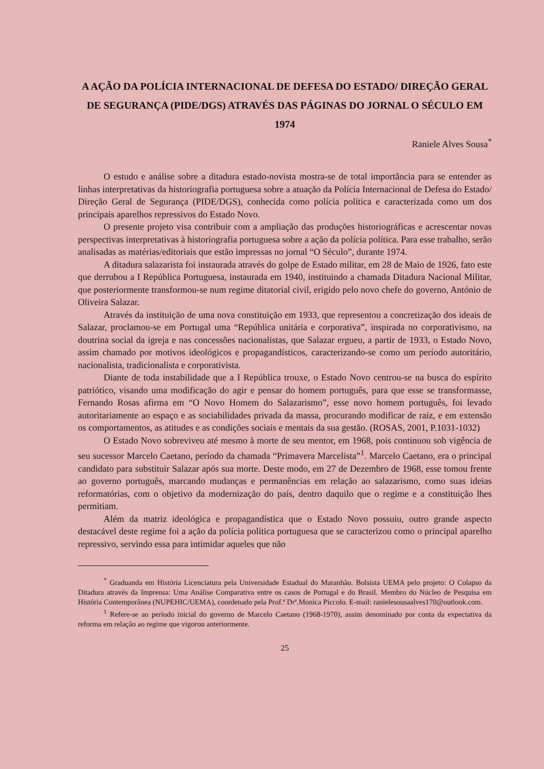A AÇÃO DA POLÍCIA INTERNACIONAL DE DEFESA DO ESTADO/ DIREÇÃO GERAL DE SEGURANÇA (PIDE/DGS) ATRAVÉS DAS PÁGINAS DO JORNAL O SÉCULO EM 1974
Raniele Alves Sousa<sup>*</sup>
O estudo e análise sobre a ditadura estado-novista mostra-se de total importância para se entender as linhas interpretativas da historiografia portuguesa sobre a atuação da Polícia Internacional de Defesa do Estado/ Direção Geral de Segurança (PIDE/DGS), conhecida como polícia política e caracterizada como um dos principais aparelhos repressivos do Estado Novo.
O presente projeto visa contribuir com a ampliação das produções historiográficas e acrescentar novas perspectivas interpretativas à historiografia portuguesa sobre a ação da polícia política. Para esse trabalho, serão analisadas as matérias/editoriais que estão impressas no jornal “O Século”, durante 1974.
A ditadura salazarista foi instaurada através do golpe de Estado militar, em 28 de Maio de 1926, fato este que derrubou a I República Portuguesa, instaurada em 1940, instituindo a chamada Ditadura Nacional Militar, que posteriormente transformou-se num regime ditatorial civil, erigido pelo novo chefe do governo, António de Oliveira Salazar.
Através da instituição de uma nova constituição em 1933, que representou a concretização dos ideais de Salazar, proclamou-se em Portugal uma “República unitária e corporativa”, inspirada no corporativismo, na doutrina social da igreja e nas concessões nacionalistas, que Salazar ergueu, a partir de 1933, o Estado Novo, assim chamado por motivos ideológicos e propagandísticos, caracterizando-se como um período autoritário, nacionalista, tradicionalista e corporativista.
Diante de toda instabilidade que a I República trouxe, o Estado Novo centrou-se na busca do espírito patriótico, visando uma modificação do agir e pensar do homem português, para que esse se transformasse, Fernando Rosas afirma em “O Novo Homem do Salazarismo”, esse novo homem português, foi levado autoritariamente ao espaço e as sociabilidades privada da massa, procurando modificar de raiz, e em extensão os comportamentos, as atitudes e as condições sociais e mentais da sua gestão. (ROSAS, 2001, P.1031-1032)
O Estado Novo sobreviveu até mesmo à morte de seu mentor, em 1968, pois continuou sob vigência de seu sucessor Marcelo Caetano, período da chamada “Primavera Marcelista”<sup>1</sup>. Marcelo Caetano, era o principal candidato para substituir Salazar após sua morte. Deste modo, em 27 de Dezembro de 1968, esse tomou frente ao governo português, marcando mudanças e permanências em relação ao salazarismo, como suas ideias reformatórias, com o objetivo da modernização do país, dentro daquilo que o regime e a constituição lhes permitiam.
Além da matriz ideológica e propagandística que o Estado Novo possuiu, outro grande aspecto destacável deste regime foi a ação da polícia política portuguesa que se caracterizou como o principal aparelho repressivo, servindo essa para intimidar aqueles que não
<sup>*</sup> Graduanda em História Licenciatura pela Universidade Estadual do Maranhão. Bolsista UEMA pelo projeto: O Colapso da Ditadura através da Imprensa: Uma Análise Comparativa entre os casos de Portugal e do Brasil. Membro do Núcleo de Pesquisa em História Contemporânea (NUPEHIC/UEMA), coordenado pela Prof.ª Drª.Monica Piccolo. E-mail: ranielesousaalves170@outlook.com.
<sup>1</sup> Refere-se ao período inicial do governo de Marcelo Caetano (1968-1970), assim denominado por conta da expectativa da reforma em relação ao regime que vigorou anteriormente.
25